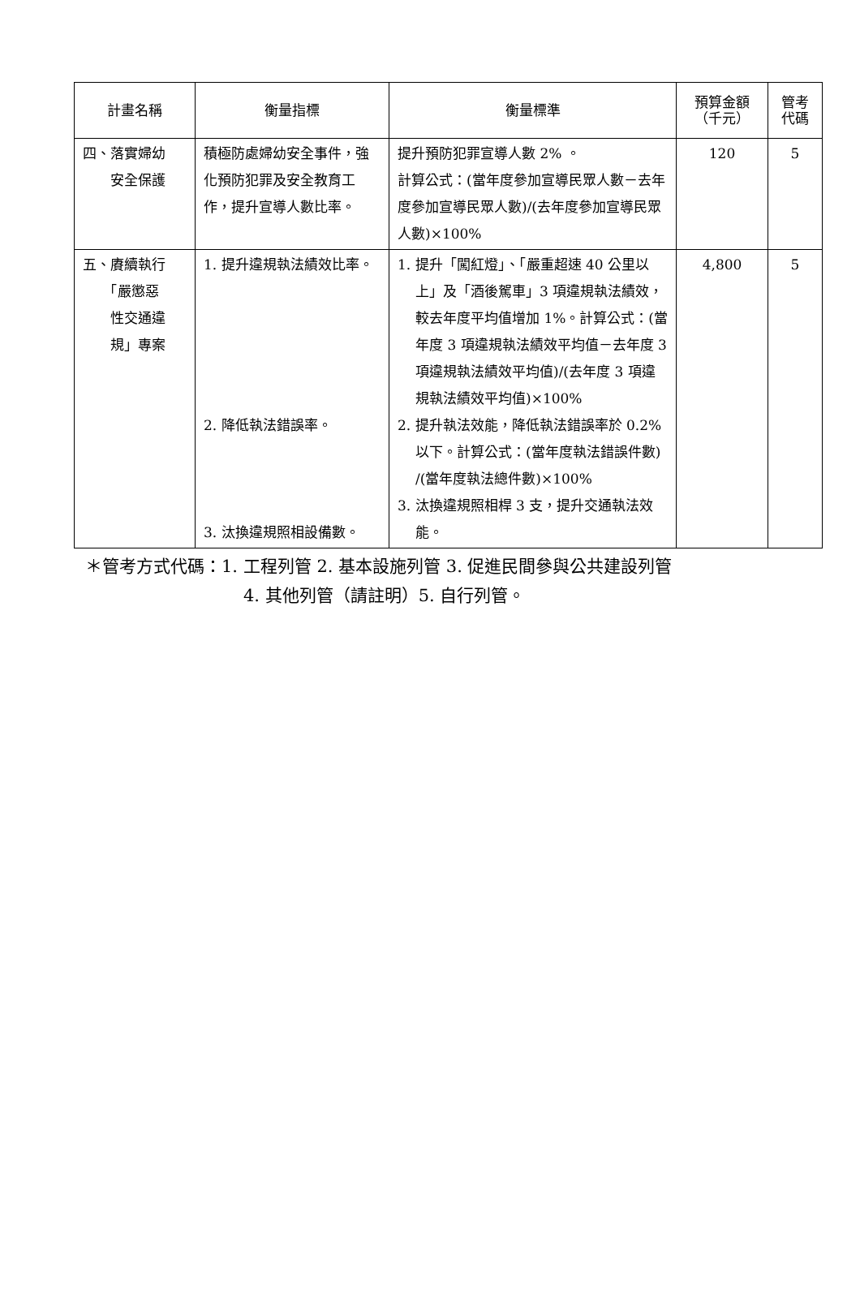| 計畫名稱 | 衡量指標 | 衡量標準 | 預算金額 （千元） | 管考 代碼 |
| --- | --- | --- | --- | --- |
| 四、落實婦幼 安全保護 | 積極防處婦幼安全事件，強化預防犯罪及安全教育工作，提升宣導人數比率。 | 提升預防犯罪宣導人數 2% 。 計算公式：(當年度參加宣導民眾人數－去年度參加宣導民眾人數)/(去年度參加宣導民眾人數)×100% | 120 | 5 |
| 五、賡續執行 「嚴懲惡 性交通違 規」專案 | 1. 提升違規執法績效比率。 2. 降低執法錯誤率。 3. 汰換違規照相設備數。 | 1. 提升「闖紅燈」、「嚴重超速 40 公里以上」及「酒後駕車」3 項違規執法績效，較去年度平均值增加 1%。計算公式：(當年度 3 項違規執法績效平均值－去年度 3 項違規執法績效平均值)/(去年度 3 項違規執法績效平均值)×100% 2. 提升執法效能，降低執法錯誤率於 0.2%以下。計算公式：(當年度執法錯誤件數) /(當年度執法總件數)×100% 3. 汰換違規照相桿 3 支，提升交通執法效能。 | 4,800 | 5 |
＊管考方式代碼：1. 工程列管 2. 基本設施列管 3. 促進民間參與公共建設列管
4. 其他列管（請註明）5. 自行列管。